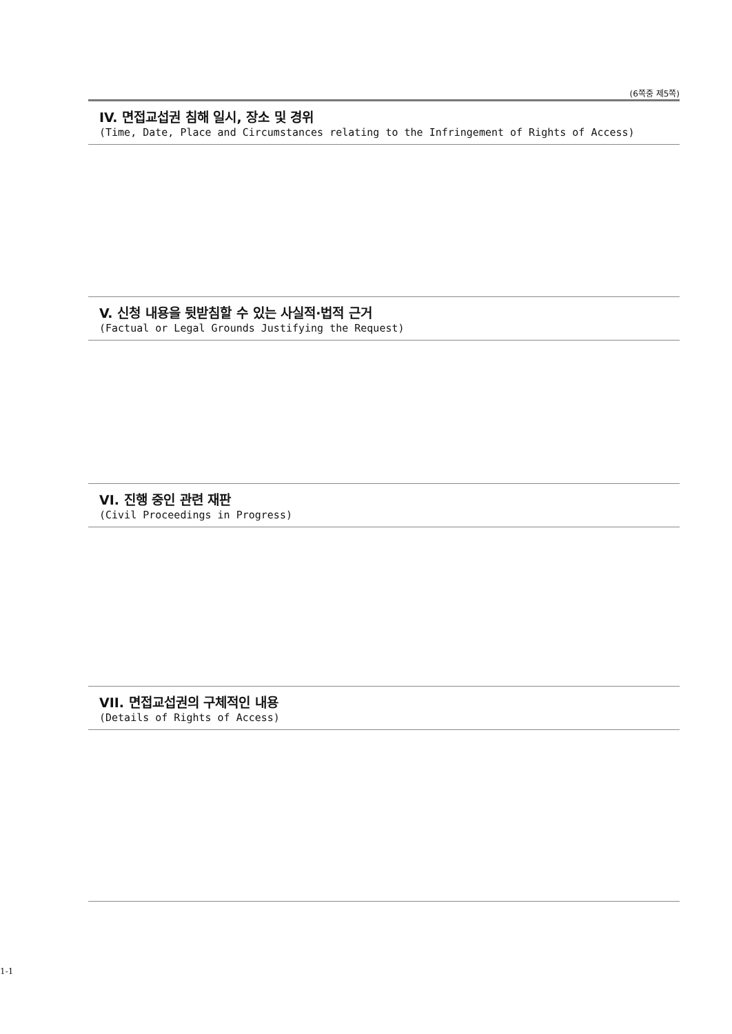(6쪽중 제5쪽)
IV. 면접교섭권 침해 일시, 장소 및 경위
(Time, Date, Place and Circumstances relating to the Infringement of Rights of Access)
V. 신청 내용을 뒷받침할 수 있는 사실적·법적 근거
(Factual or Legal Grounds Justifying the Request)
VI. 진행 중인 관련 재판
(Civil Proceedings in Progress)
VII. 면접교섭권의 구체적인 내용
(Details of Rights of Access)
1-1